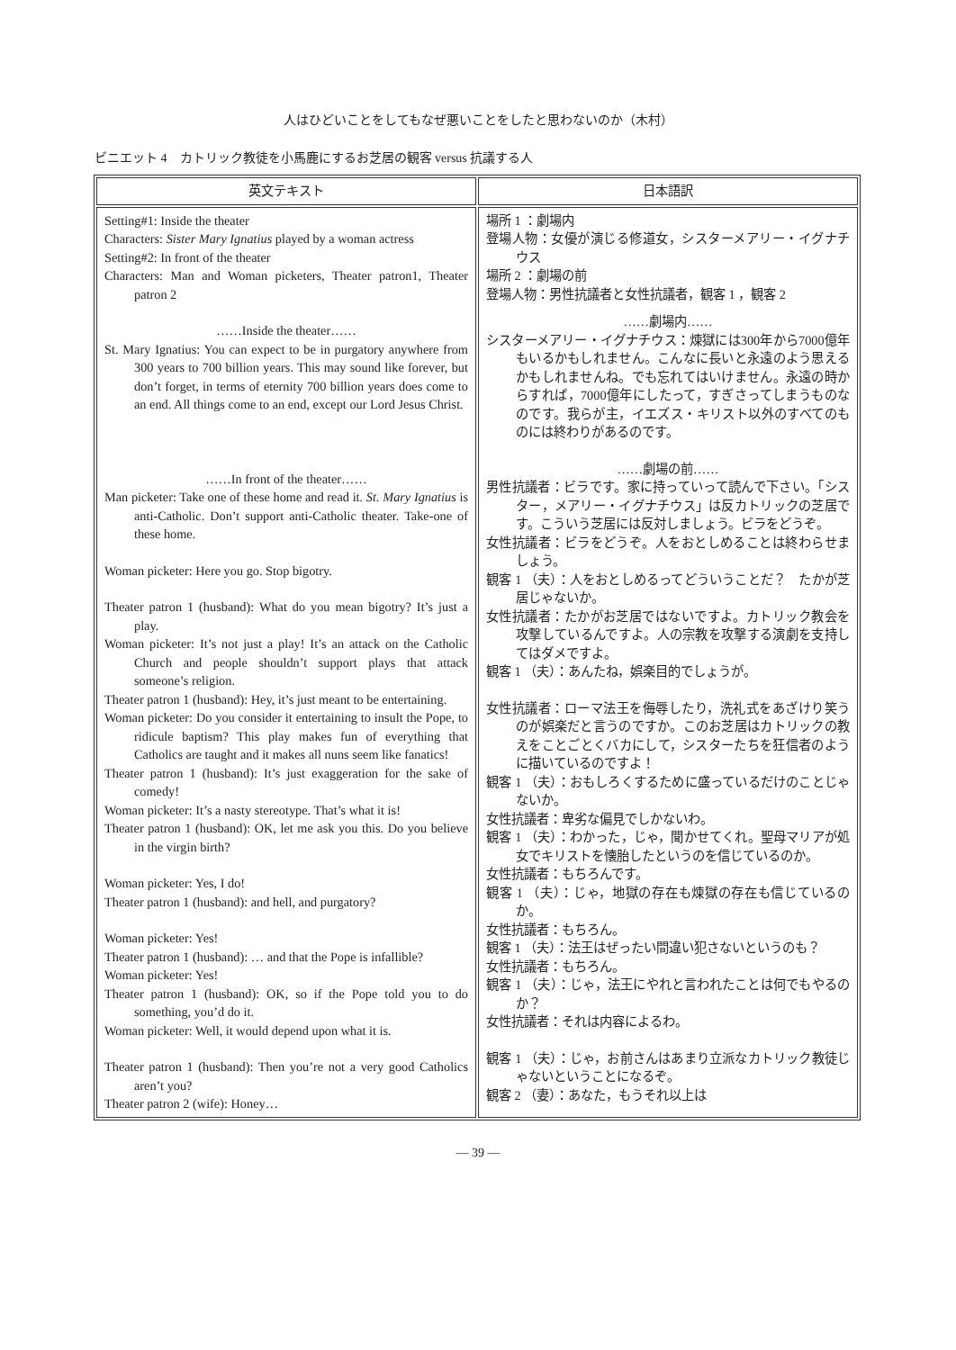人はひどいことをしてもなぜ悪いことをしたと思わないのか（木村）
ビニエット 4　カトリック教徒を小馬鹿にするお芝居の観客 versus 抗議する人
| 英文テキスト | 日本語訳 |
| --- | --- |
| Setting#1: Inside the theater Characters: Sister Mary Ignatius played by a woman actress Setting#2: In front of the theater Characters: Man and Woman picketers, Theater patron1, Theater patron 2 ……Inside the theater…… St. Mary Ignatius: You can expect to be in purgatory anywhere from 300 years to 700 billion years. This may sound like forever, but don’t forget, in terms of eternity 700 billion years does come to an end. All things come to an end, except our Lord Jesus Christ. ……In front of the theater…… Man picketer: Take one of these home and read it. St. Mary Ignatius is anti-Catholic. Don’t support anti-Catholic theater. Take-one of these home. Woman picketer: Here you go. Stop bigotry. Theater patron 1 (husband): What do you mean bigotry? It’s just a play. Woman picketer: It’s not just a play! It’s an attack on the Catholic Church and people shouldn’t support plays that attack someone’s religion. Theater patron 1 (husband): Hey, it’s just meant to be entertaining. Woman picketer: Do you consider it entertaining to insult the Pope, to ridicule baptism? This play makes fun of everything that Catholics are taught and it makes all nuns seem like fanatics! Theater patron 1 (husband): It’s just exaggeration for the sake of comedy! Woman picketer: It’s a nasty stereotype. That’s what it is! Theater patron 1 (husband): OK, let me ask you this. Do you believe in the virgin birth? Woman picketer: Yes, I do! Theater patron 1 (husband): and hell, and purgatory? Woman picketer: Yes! Theater patron 1 (husband): … and that the Pope is infallible? Woman picketer: Yes! Theater patron 1 (husband): OK, so if the Pope told you to do something, you’d do it. Woman picketer: Well, it would depend upon what it is. Theater patron 1 (husband): Then you’re not a very good Catholics aren’t you? Theater patron 2 (wife): Honey… | 場所 1 ：劇場内 登場人物：女優が演じる修道女，シスターメアリー・イグナチウス 場所 2 ：劇場の前 登場人物：男性抗議者と女性抗議者，観客 1 ，観客 2 ……劇場内…… シスターメアリー・イグナチウス：煉獄には300年から7000億年もいるかもしれません。こんなに長いと永遠のよう思えるかもしれませんね。でも忘れてはいけません。永遠の時からすれば，7000億年にしたって，すぎさってしまうものなのです。我らが主，イエズス・キリスト以外のすべてのものには終わりがあるのです。 ……劇場の前…… 男性抗議者：ビラです。家に持っていって読んで下さい。「シスター，メアリー・イグナチウス」は反カトリックの芝居です。こういう芝居には反対しましょう。ビラをどうぞ。 女性抗議者：ビラをどうぞ。人をおとしめることは終わらせましょう。 観客 1 （夫）：人をおとしめるってどういうことだ？ たかが芝居じゃないか。 女性抗議者：たかがお芝居ではないですよ。カトリック教会を攻撃しているんですよ。人の宗教を攻撃する演劇を支持してはダメですよ。 観客 1 （夫）：あんたね，娯楽目的でしょうが。 女性抗議者：ローマ法王を侮辱したり，洗礼式をあざけり笑うのが娯楽だと言うのですか。このお芝居はカトリックの教えをことごとくバカにして，シスターたちを狂信者のように描いているのですよ！ 観客 1 （夫）：おもしろくするために盛っているだけのことじゃないか。 女性抗議者：卑劣な偏見でしかないわ。 観客 1 （夫）：わかった，じゃ，聞かせてくれ。聖母マリアが処女でキリストを懐胎したというのを信じているのか。 女性抗議者：もちろんです。 観客 1 （夫）：じゃ，地獄の存在も煉獄の存在も信じているのか。 女性抗議者：もちろん。 観客 1 （夫）：法王はぜったい間違い犯さないというのも？ 女性抗議者：もちろん。 観客 1 （夫）：じゃ，法王にやれと言われたことは何でもやるのか？ 女性抗議者：それは内容によるわ。 観客 1 （夫）：じゃ，お前さんはあまり立派なカトリック教徒じゃないということになるぞ。 観客 2 （妻）：あなた，もうそれ以上は |
— 39 —